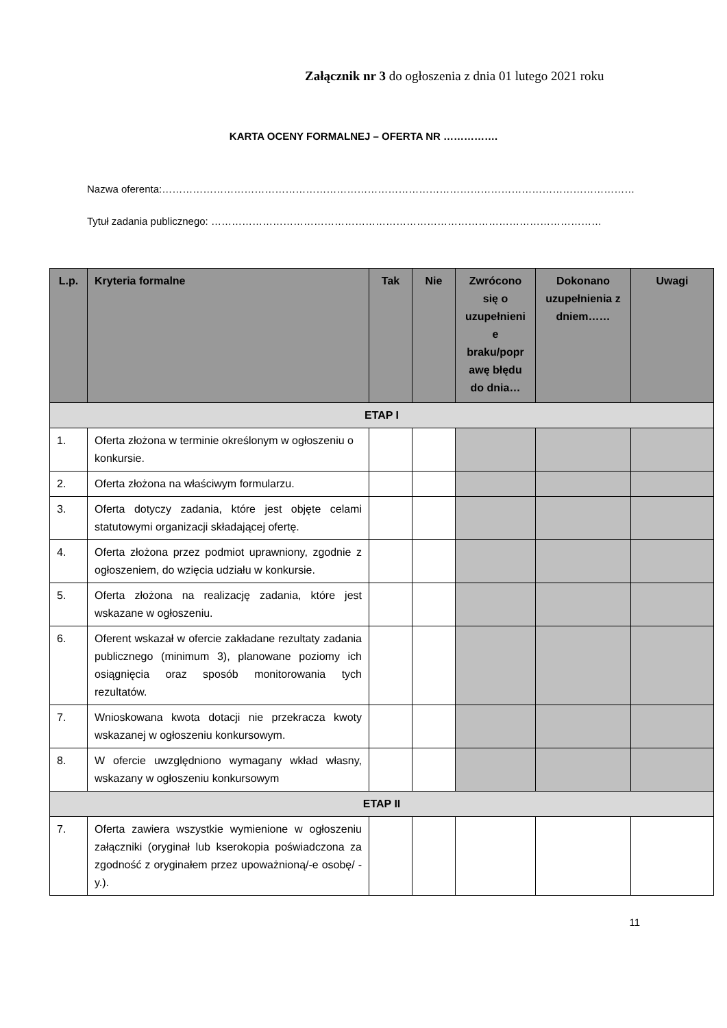Załącznik nr 3 do ogłoszenia z dnia 01 lutego 2021 roku
KARTA OCENY FORMALNEJ – OFERTA NR …………….
Nazwa oferenta:…………………………………………………………………………………………………………………………
Tytuł zadania publicznego: ……………………………………………………………………………………………………
| L.p. | Kryteria formalne | Tak | Nie | Zwrócono się o uzupełnieni e braku/popr awę błędu do dnia… | Dokonano uzupełnienia z dniem…… | Uwagi |
| --- | --- | --- | --- | --- | --- | --- |
| ETAP I | | | | | | |
| 1. | Oferta złożona w terminie określonym w ogłoszeniu o konkursie. | | | | | |
| 2. | Oferta złożona na właściwym formularzu. | | | | | |
| 3. | Oferta dotyczy zadania, które jest objęte celami statutowymi organizacji składającej ofertę. | | | | | |
| 4. | Oferta złożona przez podmiot uprawniony, zgodnie z ogłoszeniem, do wzięcia udziału w konkursie. | | | | | |
| 5. | Oferta złożona na realizację zadania, które jest wskazane w ogłoszeniu. | | | | | |
| 6. | Oferent wskazał w ofercie zakładane rezultaty zadania publicznego (minimum 3), planowane poziomy ich osiągnięcia oraz sposób monitorowania tych rezultatów. | | | | | |
| 7. | Wnioskowana kwota dotacji nie przekracza kwoty wskazanej w ogłoszeniu konkursowym. | | | | | |
| 8. | W ofercie uwzględniono wymagany wkład własny, wskazany w ogłoszeniu konkursowym | | | | | |
| ETAP II | | | | | | |
| 7. | Oferta zawiera wszystkie wymienione w ogłoszeniu załączniki (oryginał lub kserokopia poświadczona za zgodność z oryginałem przez upoważnioną/-e osobę/ -y.). | | | | | |
11